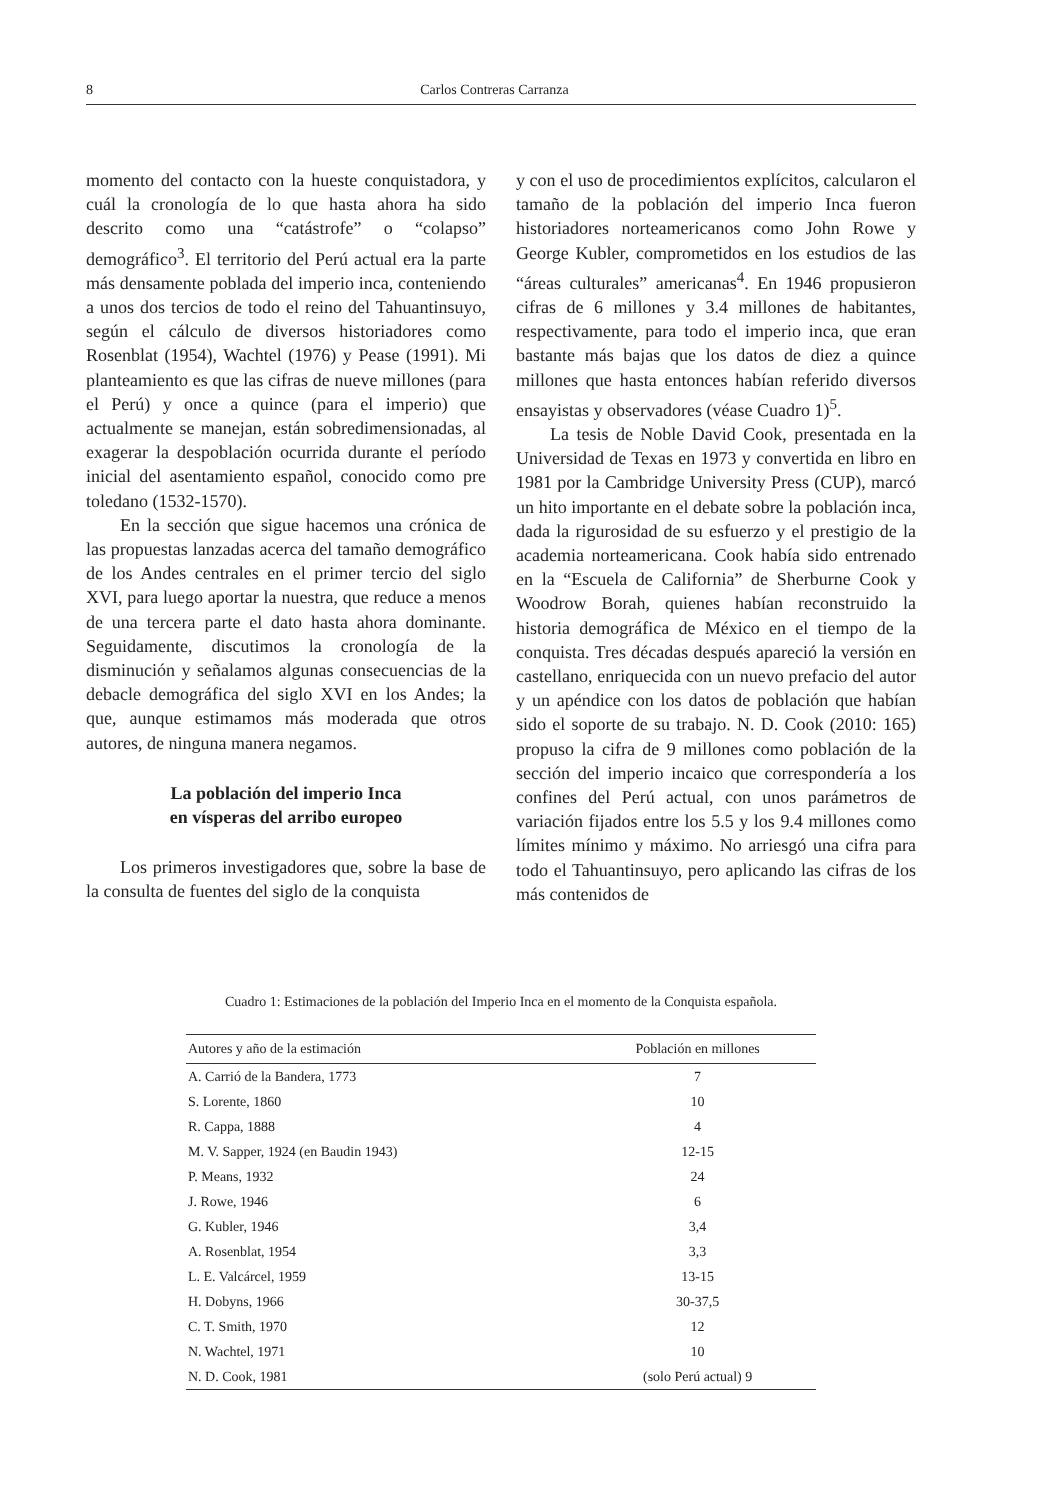8 Carlos Contreras Carranza
momento del contacto con la hueste conquistadora, y cuál la cronología de lo que hasta ahora ha sido descrito como una “catástrofe” o “colapso” demográfico<sup>3</sup>. El territorio del Perú actual era la parte más densamente poblada del imperio inca, conteniendo a unos dos tercios de todo el reino del Tahuantinsuyo, según el cálculo de diversos historiadores como Rosenblat (1954), Wachtel (1976) y Pease (1991). Mi planteamiento es que las cifras de nueve millones (para el Perú) y once a quince (para el imperio) que actualmente se manejan, están sobredimensionadas, al exagerar la despoblación ocurrida durante el período inicial del asentamiento español, conocido como pre toledano (1532-1570).
En la sección que sigue hacemos una crónica de las propuestas lanzadas acerca del tamaño demográfico de los Andes centrales en el primer tercio del siglo XVI, para luego aportar la nuestra, que reduce a menos de una tercera parte el dato hasta ahora dominante. Seguidamente, discutimos la cronología de la disminución y señalamos algunas consecuencias de la debacle demográfica del siglo XVI en los Andes; la que, aunque estimamos más moderada que otros autores, de ninguna manera negamos.
La población del imperio Inca
en vísperas del arribo europeo
Los primeros investigadores que, sobre la base de la consulta de fuentes del siglo de la conquista
y con el uso de procedimientos explícitos, calcularon el tamaño de la población del imperio Inca fueron historiadores norteamericanos como John Rowe y George Kubler, comprometidos en los estudios de las “áreas culturales” americanas<sup>4</sup>. En 1946 propusieron cifras de 6 millones y 3.4 millones de habitantes, respectivamente, para todo el imperio inca, que eran bastante más bajas que los datos de diez a quince millones que hasta entonces habían referido diversos ensayistas y observadores (véase Cuadro 1)<sup>5</sup>.
La tesis de Noble David Cook, presentada en la Universidad de Texas en 1973 y convertida en libro en 1981 por la Cambridge University Press (CUP), marcó un hito importante en el debate sobre la población inca, dada la rigurosidad de su esfuerzo y el prestigio de la academia norteamericana. Cook había sido entrenado en la “Escuela de California” de Sherburne Cook y Woodrow Borah, quienes habían reconstruido la historia demográfica de México en el tiempo de la conquista. Tres décadas después apareció la versión en castellano, enriquecida con un nuevo prefacio del autor y un apéndice con los datos de población que habían sido el soporte de su trabajo. N. D. Cook (2010: 165) propuso la cifra de 9 millones como población de la sección del imperio incaico que correspondería a los confines del Perú actual, con unos parámetros de variación fijados entre los 5.5 y los 9.4 millones como límites mínimo y máximo. No arriesgó una cifra para todo el Tahuantinsuyo, pero aplicando las cifras de los más contenidos de
Cuadro 1: Estimaciones de la población del Imperio Inca en el momento de la Conquista española.
| Autores y año de la estimación | Población en millones |
| --- | --- |
| A. Carrió de la Bandera, 1773 | 7 |
| S. Lorente, 1860 | 10 |
| R. Cappa, 1888 | 4 |
| M. V. Sapper, 1924 (en Baudin 1943) | 12-15 |
| P. Means, 1932 | 24 |
| J. Rowe, 1946 | 6 |
| G. Kubler, 1946 | 3,4 |
| A. Rosenblat, 1954 | 3,3 |
| L. E. Valcárcel, 1959 | 13-15 |
| H. Dobyns, 1966 | 30-37,5 |
| C. T. Smith, 1970 | 12 |
| N. Wachtel, 1971 | 10 |
| N. D. Cook, 1981 | (solo Perú actual) 9 |